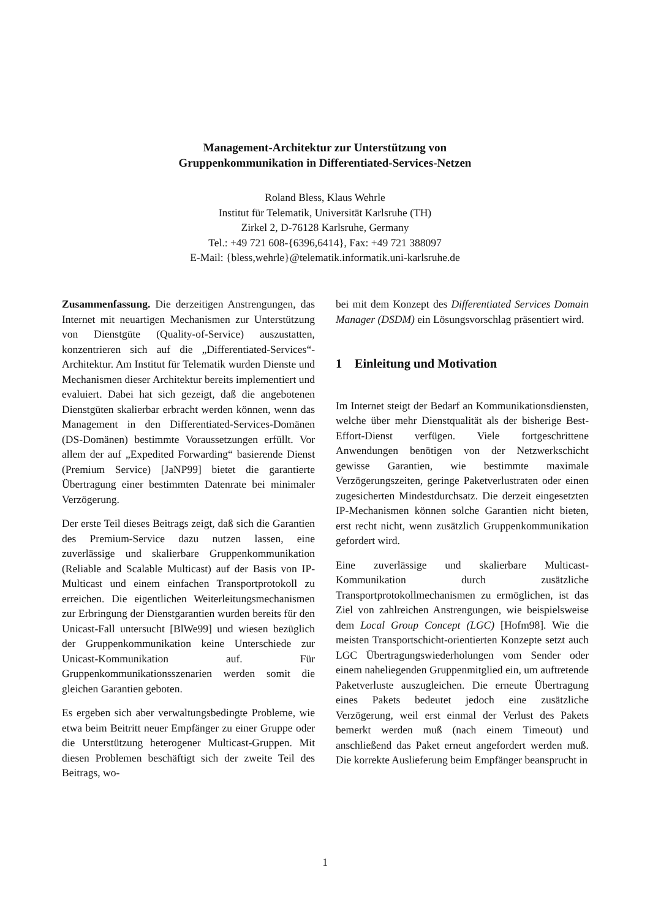Management-Architektur zur Unterstützung von
Gruppenkommunikation in Differentiated-Services-Netzen
Roland Bless, Klaus Wehrle
Institut für Telematik, Universität Karlsruhe (TH)
Zirkel 2, D-76128 Karlsruhe, Germany
Tel.: +49 721 608-{6396,6414}, Fax: +49 721 388097
E-Mail: {bless,wehrle}@telematik.informatik.uni-karlsruhe.de
Zusammenfassung. Die derzeitigen Anstrengungen, das Internet mit neuartigen Mechanismen zur Unterstützung von Dienstgüte (Quality-of-Service) auszustatten, konzentrieren sich auf die „Differentiated-Services“-Architektur. Am Institut für Telematik wurden Dienste und Mechanismen dieser Architektur bereits implementiert und evaluiert. Dabei hat sich gezeigt, daß die angebotenen Dienstgüten skalierbar erbracht werden können, wenn das Management in den Differentiated-Services-Domänen (DS-Domänen) bestimmte Voraussetzungen erfüllt. Vor allem der auf „Expedited Forwarding“ basierende Dienst (Premium Service) [JaNP99] bietet die garantierte Übertragung einer bestimmten Datenrate bei minimaler Verzögerung.
Der erste Teil dieses Beitrags zeigt, daß sich die Garantien des Premium-Service dazu nutzen lassen, eine zuverlässige und skalierbare Gruppenkommunikation (Reliable and Scalable Multicast) auf der Basis von IP-Multicast und einem einfachen Transportprotokoll zu erreichen. Die eigentlichen Weiterleitungsmechanismen zur Erbringung der Dienstgarantien wurden bereits für den Unicast-Fall untersucht [BlWe99] und wiesen bezüglich der Gruppenkommunikation keine Unterschiede zur Unicast-Kommunikation auf. Für Gruppenkommunikationsszenarien werden somit die gleichen Garantien geboten.
Es ergeben sich aber verwaltungsbedingte Probleme, wie etwa beim Beitritt neuer Empfänger zu einer Gruppe oder die Unterstützung heterogener Multicast-Gruppen. Mit diesen Problemen beschäftigt sich der zweite Teil des Beitrags, wo-
bei mit dem Konzept des Differentiated Services Domain Manager (DSDM) ein Lösungsvorschlag präsentiert wird.
1 Einleitung und Motivation
Im Internet steigt der Bedarf an Kommunikationsdiensten, welche über mehr Dienstqualität als der bisherige Best-Effort-Dienst verfügen. Viele fortgeschrittene Anwendungen benötigen von der Netzwerkschicht gewisse Garantien, wie bestimmte maximale Verzögerungszeiten, geringe Paketverlustraten oder einen zugesicherten Mindestdurchsatz. Die derzeit eingesetzten IP-Mechanismen können solche Garantien nicht bieten, erst recht nicht, wenn zusätzlich Gruppenkommunikation gefordert wird.
Eine zuverlässige und skalierbare Multicast-Kommunikation durch zusätzliche Transportprotokollmechanismen zu ermöglichen, ist das Ziel von zahlreichen Anstrengungen, wie beispielsweise dem Local Group Concept (LGC) [Hofm98]. Wie die meisten Transportschicht-orientierten Konzepte setzt auch LGC Übertragungswiederholungen vom Sender oder einem naheliegenden Gruppenmitglied ein, um auftretende Paketverluste auszugleichen. Die erneute Übertragung eines Pakets bedeutet jedoch eine zusätzliche Verzögerung, weil erst einmal der Verlust des Pakets bemerkt werden muß (nach einem Timeout) und anschließend das Paket erneut angefordert werden muß. Die korrekte Auslieferung beim Empfänger beansprucht in
1